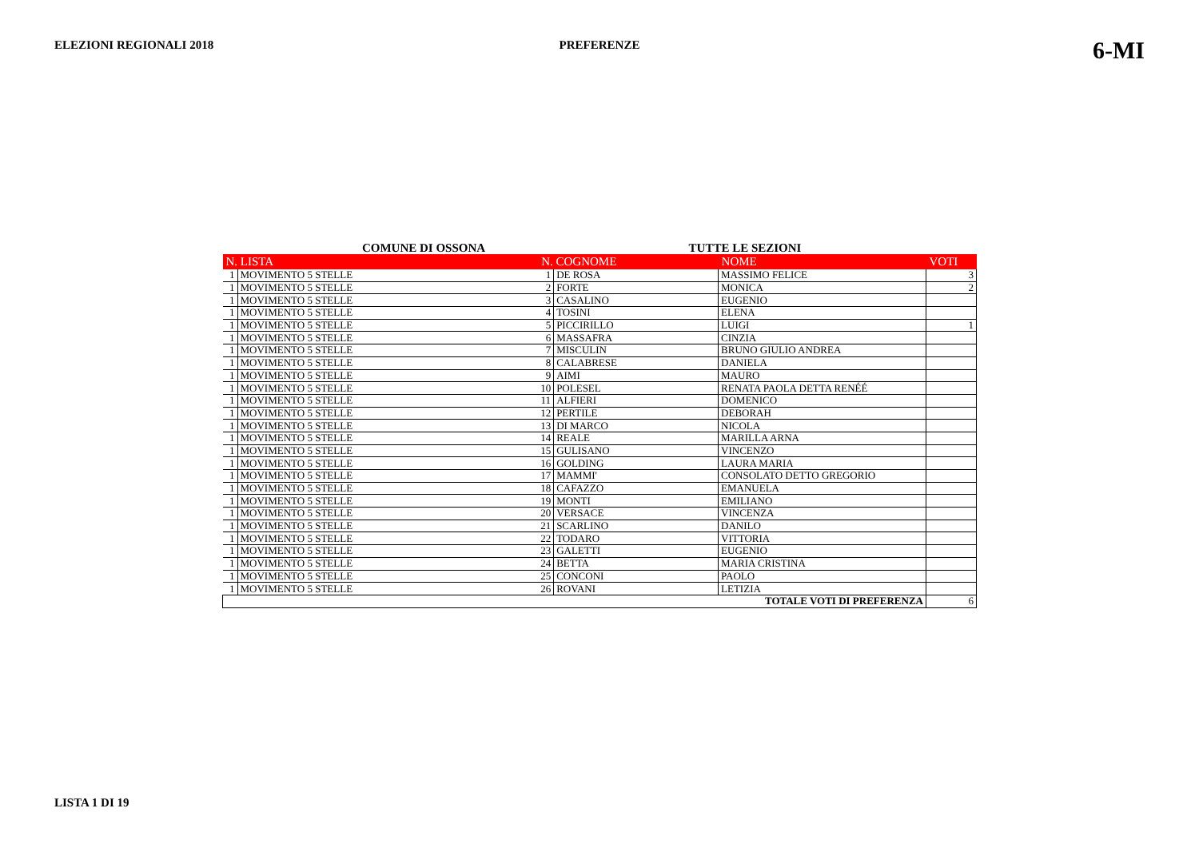ELEZIONI REGIONALI 2018 PREFERENZE
6-MI
COMUNE DI OSSONA TUTTE LE SEZIONI
| N. LISTA | | N. COGNOME | | NOME | VOTI |
| --- | --- | --- | --- | --- | --- |
| 1 | MOVIMENTO 5 STELLE | 1 | DE ROSA | MASSIMO FELICE | 3 |
| 1 | MOVIMENTO 5 STELLE | 2 | FORTE | MONICA | 2 |
| 1 | MOVIMENTO 5 STELLE | 3 | CASALINO | EUGENIO | |
| 1 | MOVIMENTO 5 STELLE | 4 | TOSINI | ELENA | |
| 1 | MOVIMENTO 5 STELLE | 5 | PICCIRILLO | LUIGI | 1 |
| 1 | MOVIMENTO 5 STELLE | 6 | MASSAFRA | CINZIA | |
| 1 | MOVIMENTO 5 STELLE | 7 | MISCULIN | BRUNO GIULIO ANDREA | |
| 1 | MOVIMENTO 5 STELLE | 8 | CALABRESE | DANIELA | |
| 1 | MOVIMENTO 5 STELLE | 9 | AIMI | MAURO | |
| 1 | MOVIMENTO 5 STELLE | 10 | POLESEL | RENATA PAOLA DETTA RENÉÉ | |
| 1 | MOVIMENTO 5 STELLE | 11 | ALFIERI | DOMENICO | |
| 1 | MOVIMENTO 5 STELLE | 12 | PERTILE | DEBORAH | |
| 1 | MOVIMENTO 5 STELLE | 13 | DI MARCO | NICOLA | |
| 1 | MOVIMENTO 5 STELLE | 14 | REALE | MARILLA ARNA | |
| 1 | MOVIMENTO 5 STELLE | 15 | GULISANO | VINCENZO | |
| 1 | MOVIMENTO 5 STELLE | 16 | GOLDING | LAURA MARIA | |
| 1 | MOVIMENTO 5 STELLE | 17 | MAMMI' | CONSOLATO DETTO GREGORIO | |
| 1 | MOVIMENTO 5 STELLE | 18 | CAFAZZO | EMANUELA | |
| 1 | MOVIMENTO 5 STELLE | 19 | MONTI | EMILIANO | |
| 1 | MOVIMENTO 5 STELLE | 20 | VERSACE | VINCENZA | |
| 1 | MOVIMENTO 5 STELLE | 21 | SCARLINO | DANILO | |
| 1 | MOVIMENTO 5 STELLE | 22 | TODARO | VITTORIA | |
| 1 | MOVIMENTO 5 STELLE | 23 | GALETTI | EUGENIO | |
| 1 | MOVIMENTO 5 STELLE | 24 | BETTA | MARIA CRISTINA | |
| 1 | MOVIMENTO 5 STELLE | 25 | CONCONI | PAOLO | |
| 1 | MOVIMENTO 5 STELLE | 26 | ROVANI | LETIZIA | |
| TOTALE VOTI DI PREFERENZA | | | | | 6 |
LISTA 1 DI 19